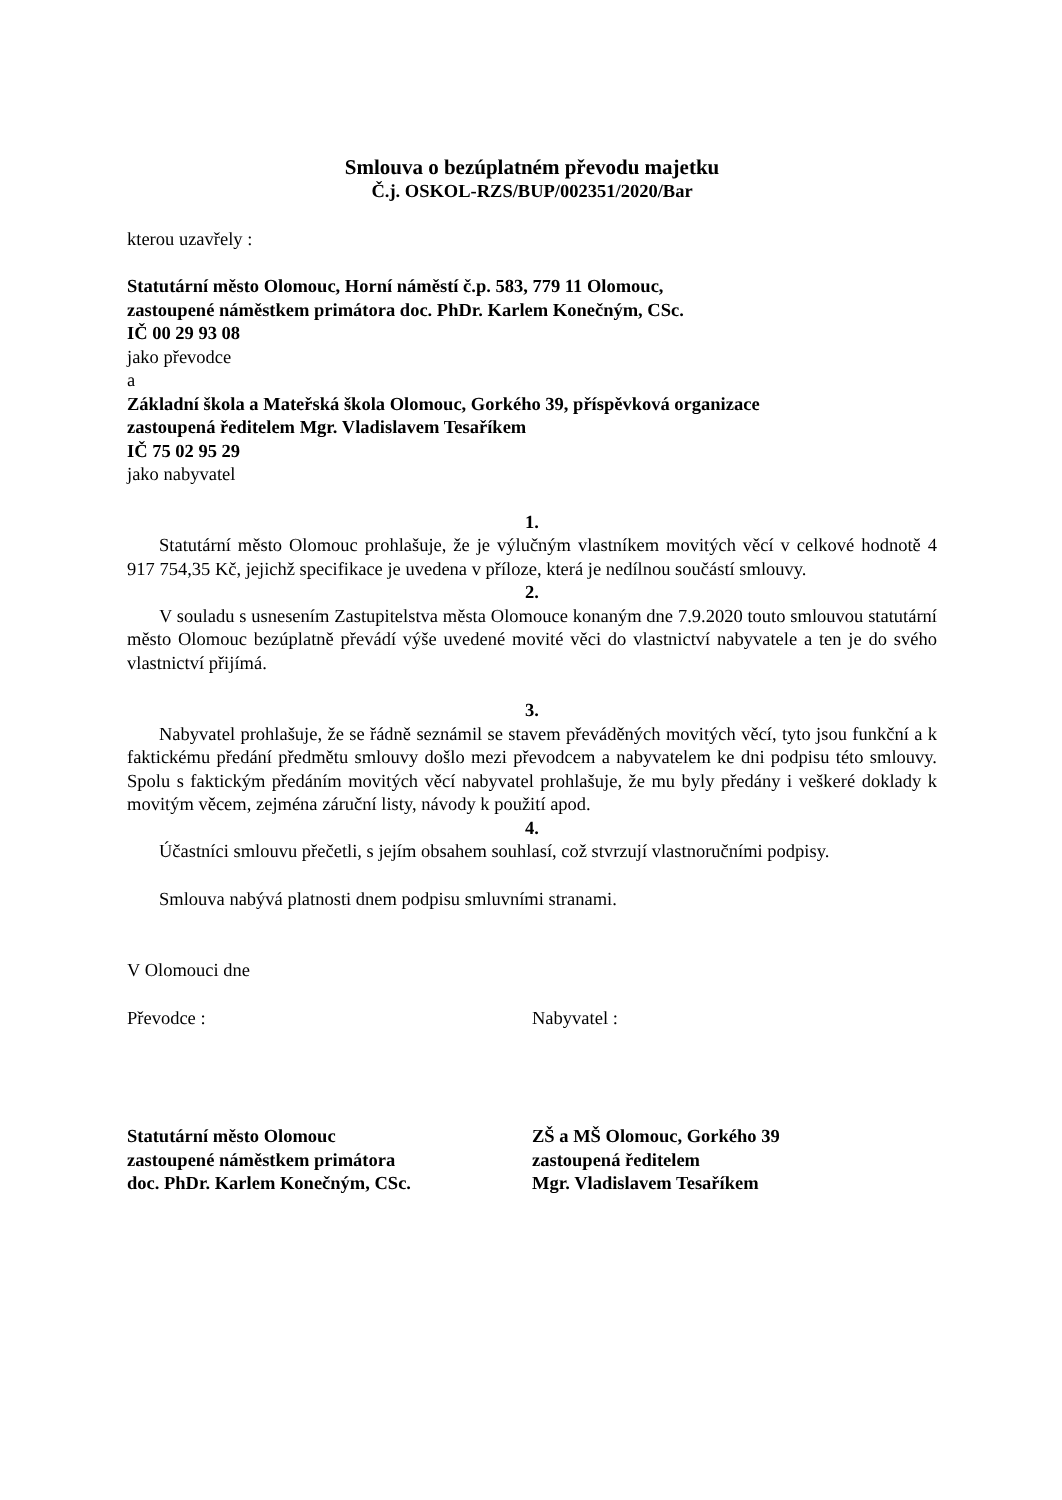Smlouva o bezúplatném převodu majetku
Č.j. OSKOL-RZS/BUP/002351/2020/Bar
kterou uzavřely :
Statutární město Olomouc, Horní náměstí č.p. 583, 779 11 Olomouc,
zastoupené náměstkem primátora doc. PhDr. Karlem Konečným, CSc.
IČ 00 29 93 08
jako převodce
a
Základní škola a Mateřská škola Olomouc, Gorkého 39, příspěvková organizace
zastoupená ředitelem Mgr. Vladislavem Tesaříkem
IČ 75 02 95 29
jako nabyvatel
1.
Statutární město Olomouc prohlašuje, že je výlučným vlastníkem movitých věcí v celkové hodnotě 4 917 754,35 Kč, jejichž specifikace je uvedena v příloze, která je nedílnou součástí smlouvy.
2.
V souladu s usnesením Zastupitelstva města Olomouce konaným dne 7.9.2020 touto smlouvou statutární město Olomouc bezúplatně převádí výše uvedené movité věci do vlastnictví nabyvatele a ten je do svého vlastnictví přijímá.
3.
Nabyvatel prohlašuje, že se řádně seznámil se stavem převáděných movitých věcí, tyto jsou funkční a k faktickému předání předmětu smlouvy došlo mezi převodcem a nabyvatelem ke dni podpisu této smlouvy. Spolu s faktickým předáním movitých věcí nabyvatel prohlašuje, že mu byly předány i veškeré doklady k movitým věcem, zejména záruční listy, návody k použití apod.
4.
Účastníci smlouvu přečetli, s jejím obsahem souhlasí, což stvrzují vlastnoručními podpisy.
Smlouva nabývá platnosti dnem podpisu smluvními stranami.
V Olomouci dne
Převodce : Nabyvatel :
Statutární město Olomouc
zastoupené náměstkem primátora
doc. PhDr. Karlem Konečným, CSc.
ZŠ a MŠ Olomouc, Gorkého 39
zastoupená ředitelem
Mgr. Vladislavem Tesaříkem